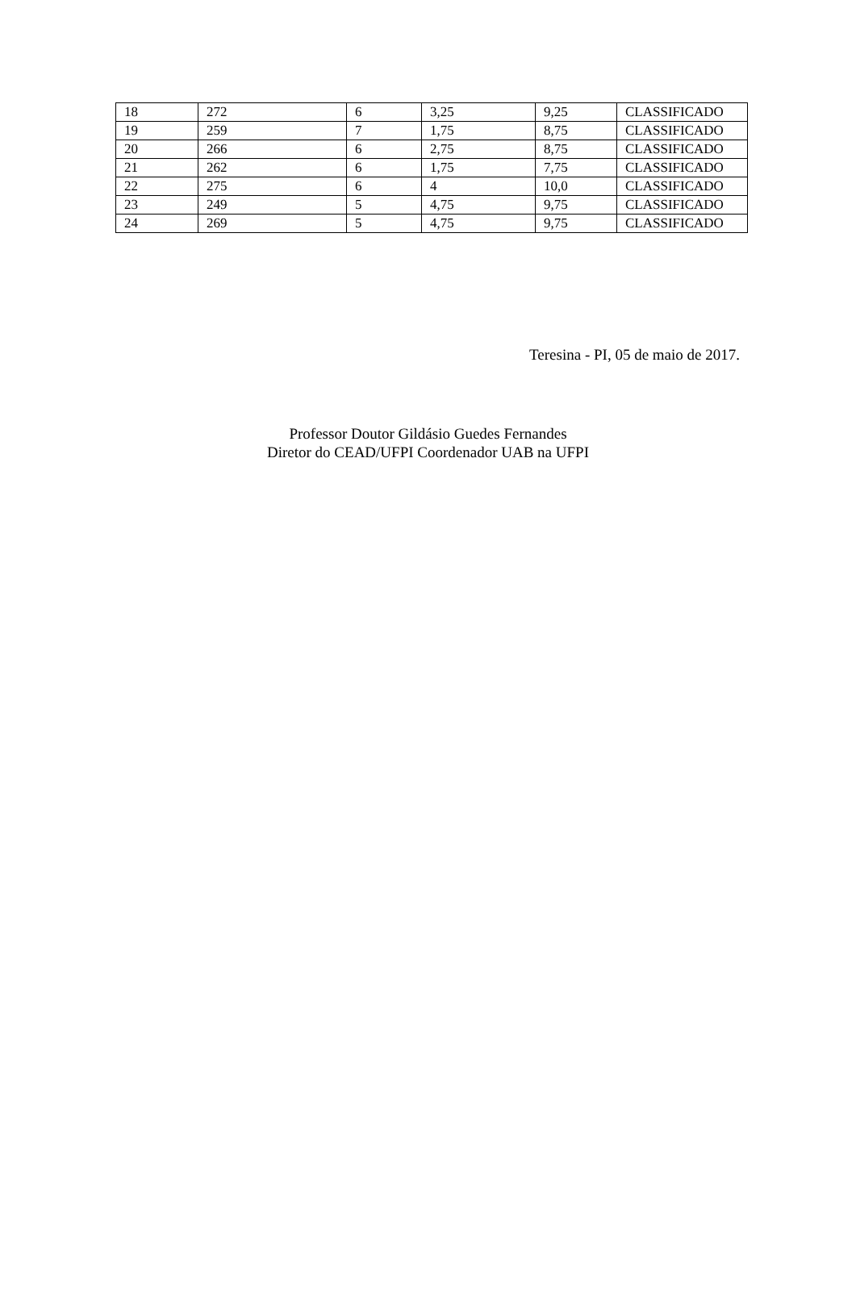| 18 | 272 | 6 | 3,25 | 9,25 | CLASSIFICADO |
| 19 | 259 | 7 | 1,75 | 8,75 | CLASSIFICADO |
| 20 | 266 | 6 | 2,75 | 8,75 | CLASSIFICADO |
| 21 | 262 | 6 | 1,75 | 7,75 | CLASSIFICADO |
| 22 | 275 | 6 | 4 | 10,0 | CLASSIFICADO |
| 23 | 249 | 5 | 4,75 | 9,75 | CLASSIFICADO |
| 24 | 269 | 5 | 4,75 | 9,75 | CLASSIFICADO |
Teresina - PI, 05 de maio de 2017.
Professor Doutor Gildásio Guedes Fernandes
Diretor do CEAD/UFPI Coordenador UAB na UFPI